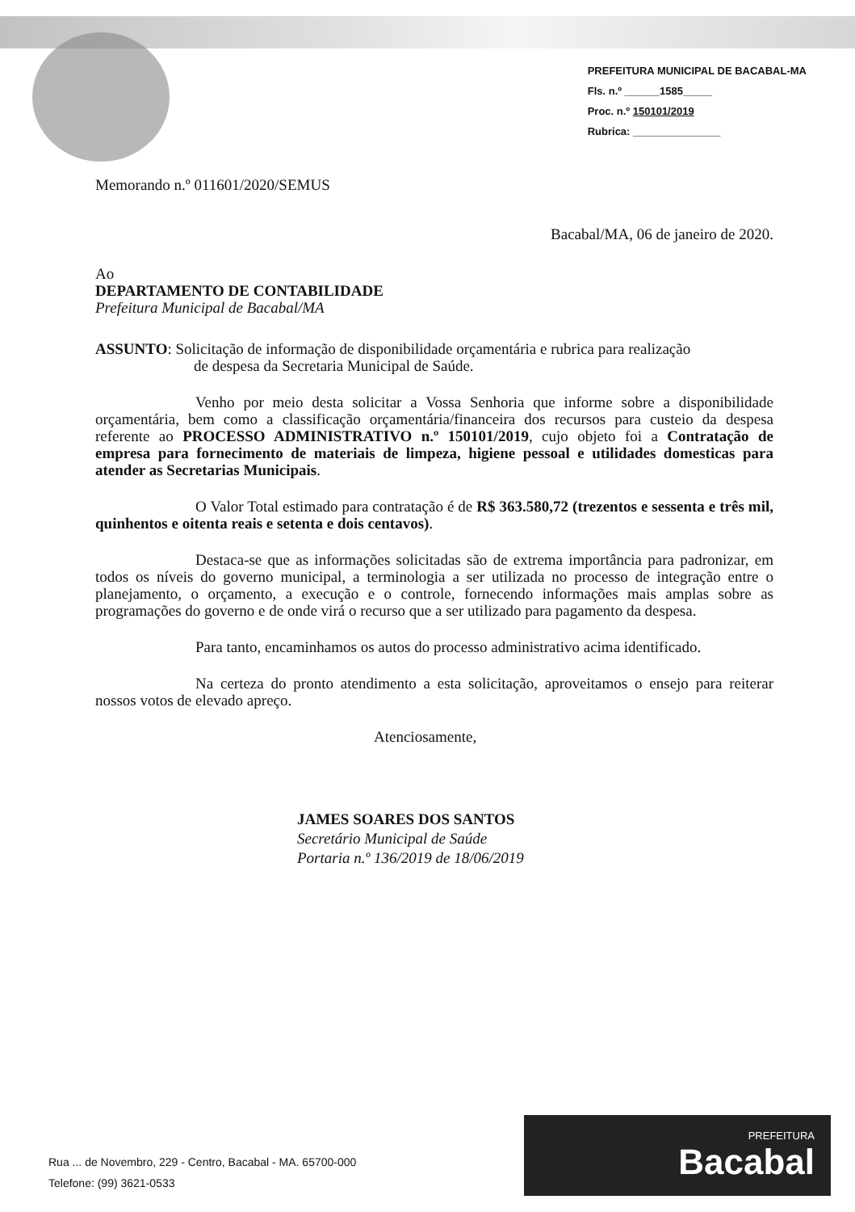PREFEITURA MUNICIPAL DE BACABAL-MA
Fls. n.º ______1585_____
Proc. n.º 150101/2019
Rubrica: _______________
Memorando n.º 011601/2020/SEMUS
Bacabal/MA, 06 de janeiro de 2020.
Ao
DEPARTAMENTO DE CONTABILIDADE
Prefeitura Municipal de Bacabal/MA
ASSUNTO: Solicitação de informação de disponibilidade orçamentária e rubrica para realização
de despesa da Secretaria Municipal de Saúde.
Venho por meio desta solicitar a Vossa Senhoria que informe sobre a disponibilidade orçamentária, bem como a classificação orçamentária/financeira dos recursos para custeio da despesa referente ao PROCESSO ADMINISTRATIVO n.º 150101/2019, cujo objeto foi a Contratação de empresa para fornecimento de materiais de limpeza, higiene pessoal e utilidades domesticas para atender as Secretarias Municipais.
O Valor Total estimado para contratação é de R$ 363.580,72 (trezentos e sessenta e três mil, quinhentos e oitenta reais e setenta e dois centavos).
Destaca-se que as informações solicitadas são de extrema importância para padronizar, em todos os níveis do governo municipal, a terminologia a ser utilizada no processo de integração entre o planejamento, o orçamento, a execução e o controle, fornecendo informações mais amplas sobre as programações do governo e de onde virá o recurso que a ser utilizado para pagamento da despesa.
Para tanto, encaminhamos os autos do processo administrativo acima identificado.
Na certeza do pronto atendimento a esta solicitação, aproveitamos o ensejo para reiterar nossos votos de elevado apreço.
Atenciosamente,
JAMES SOARES DOS SANTOS
Secretário Municipal de Saúde
Portaria n.º 136/2019 de 18/06/2019
Rua ... de Novembro, 229 - Centro, Bacabal - MA. 65700-000
Telefone: (99) 3621-0533
PREFEITURA
Bacabal